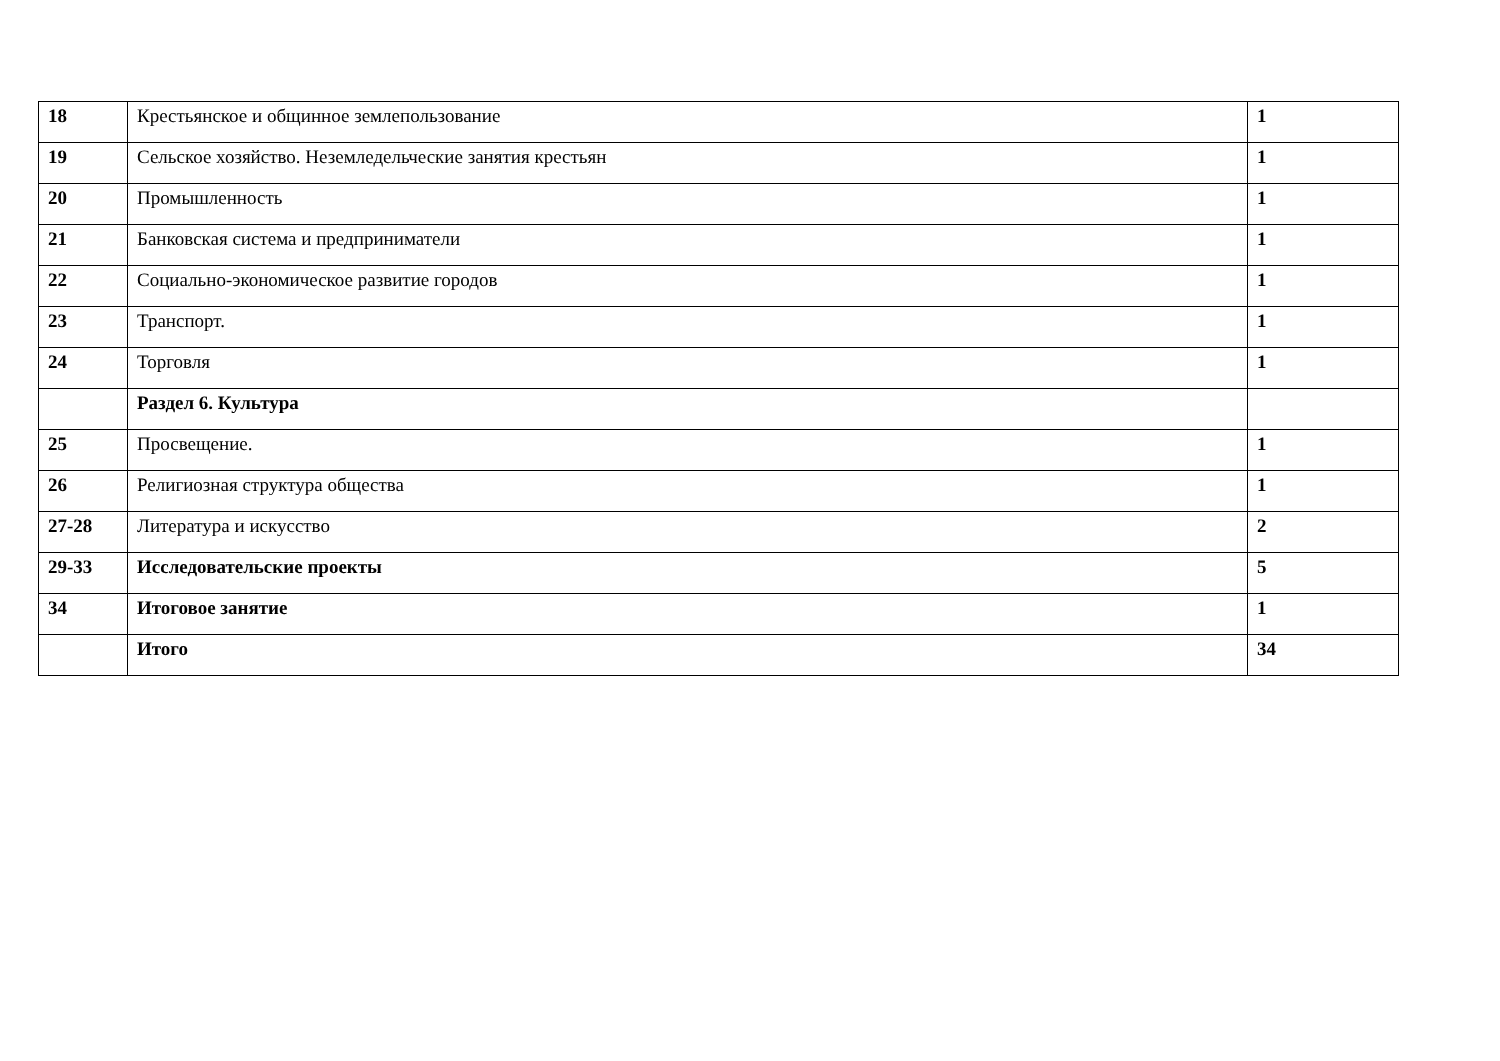| 18 | Крестьянское и общинное землепользование | 1 |
| 19 | Сельское хозяйство. Неземледельческие занятия крестьян | 1 |
| 20 | Промышленность | 1 |
| 21 | Банковская система и предприниматели | 1 |
| 22 | Социально-экономическое развитие городов | 1 |
| 23 | Транспорт. | 1 |
| 24 | Торговля | 1 |
| | Раздел 6. Культура | |
| 25 | Просвещение. | 1 |
| 26 | Религиозная структура общества | 1 |
| 27-28 | Литература и искусство | 2 |
| 29-33 | Исследовательские проекты | 5 |
| 34 | Итоговое занятие | 1 |
| | Итого | 34 |